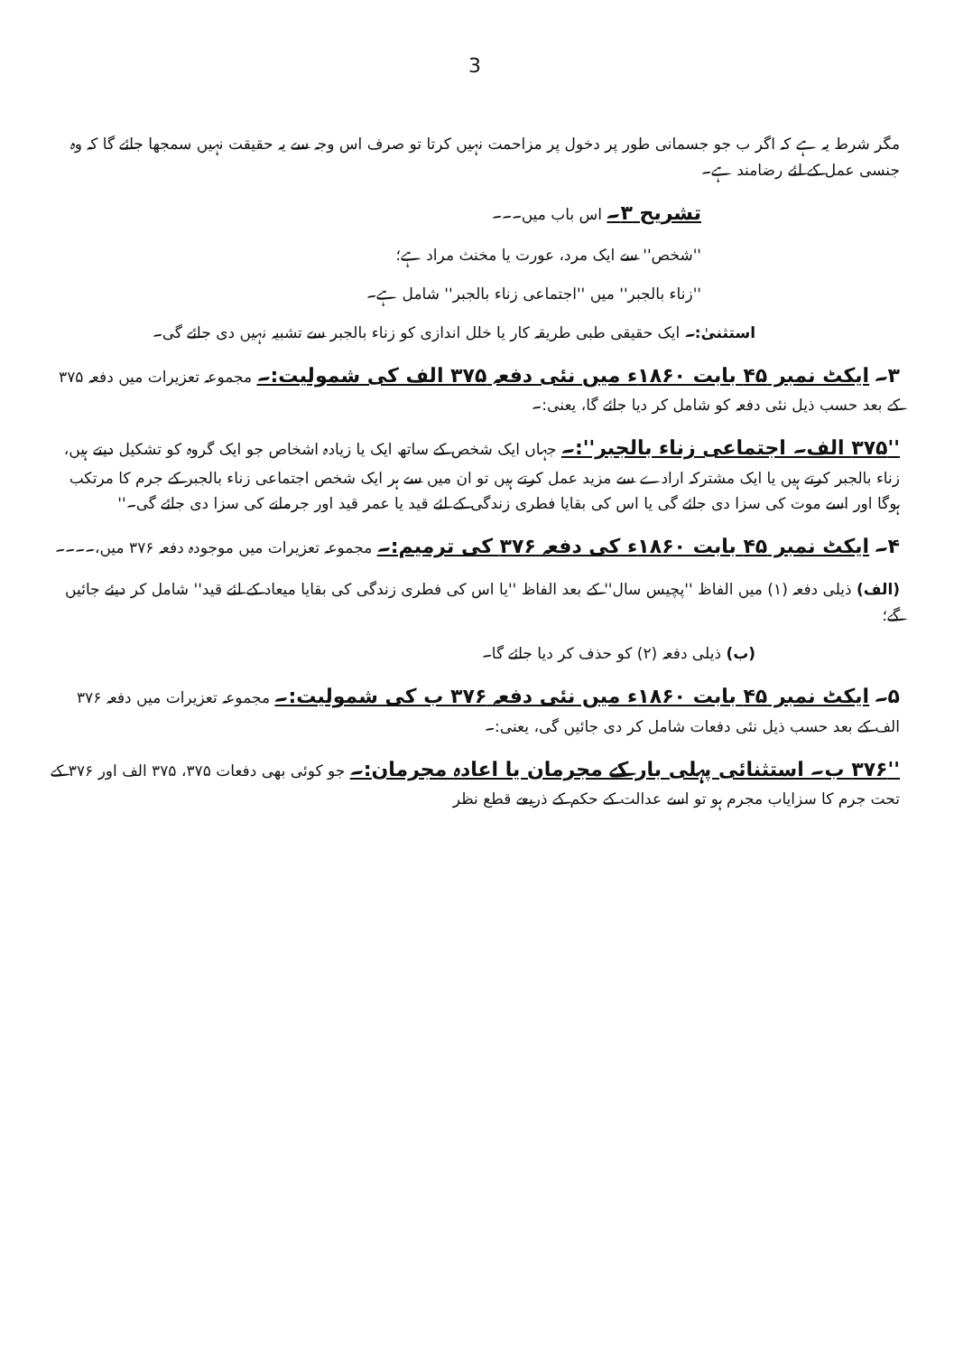3
مگر شرط یہ ہے کہ اگر ب جو جسمانی طور پر دخول پر مزاحمت نہیں کرتا تو صرف اس وجہ سے یہ حقیقت نہیں سمجھا جائے گا کہ وہ جنسی عمل کے لئے رضامند ہے۔
تشریح ۳۔ اس باب میں۔۔۔
''شخص'' سے ایک مرد، عورت یا مخنث مراد ہے؛
''زناء بالجبر'' میں ''اجتماعی زناء بالجبر'' شامل ہے۔
استثنیٰ:۔ ایک حقیقی طبی طریقہ کار یا خلل اندازی کو زناء بالجبر سے تشبیہ نہیں دی جائے گی۔
۳۔ ایکٹ نمبر ۴۵ بابت ۱۸۶۰ء میں نئی دفعہ ۳۷۵ الف کی شمولیت:۔ مجموعہ تعزیرات میں دفعہ ۳۷۵ کے بعد حسب ذیل نئی دفعہ کو شامل کر دیا جائے گا، یعنی:۔
''۳۷۵ الف۔ اجتماعی زناء بالجبر'':۔ جہاں ایک شخص کے ساتھ ایک یا زیادہ اشخاص جو ایک گروہ کو تشکیل دیتے ہیں، زناء بالجبر کرتے ہیں یا ایک مشترکہ ارادے سے مزید عمل کرتے ہیں تو ان میں سے ہر ایک شخص اجتماعی زناء بالجبر کے جرم کا مرتکب ہوگا اور اسے موت کی سزا دی جائے گی یا اس کی بقایا فطری زندگی کے لئے قید یا عمر قید اور جرمانے کی سزا دی جائے گی۔''
۴۔ ایکٹ نمبر ۴۵ بابت ۱۸۶۰ء کی دفعہ ۳۷۶ کی ترمیم:۔ مجموعہ تعزیرات میں موجودہ دفعہ ۳۷۶ میں،۔۔۔۔
(الف) ذیلی دفعہ (۱) میں الفاظ ''پچیس سال'' کے بعد الفاظ ''یا اس کی فطری زندگی کی بقایا میعاد کے لئے قید'' شامل کر دیئے جائیں گے؛
(ب) ذیلی دفعہ (۲) کو حذف کر دیا جائے گا۔
۵۔ ایکٹ نمبر ۴۵ بابت ۱۸۶۰ء میں نئی دفعہ ۳۷۶ ب کی شمولیت:۔ مجموعہ تعزیرات میں دفعہ ۳۷۶ الف کے بعد حسب ذیل نئی دفعات شامل کر دی جائیں گی، یعنی:۔
''۳۷۶ ب۔ استثنائی پہلی بار کے مجرمان یا اعادہ مجرمان:۔ جو کوئی بھی دفعات ۳۷۵، ۳۷۵ الف اور ۳۷۶ کے تحت جرم کا سزایاب مجرم ہو تو اسے عدالت کے حکم کے ذریعے قطع نظر